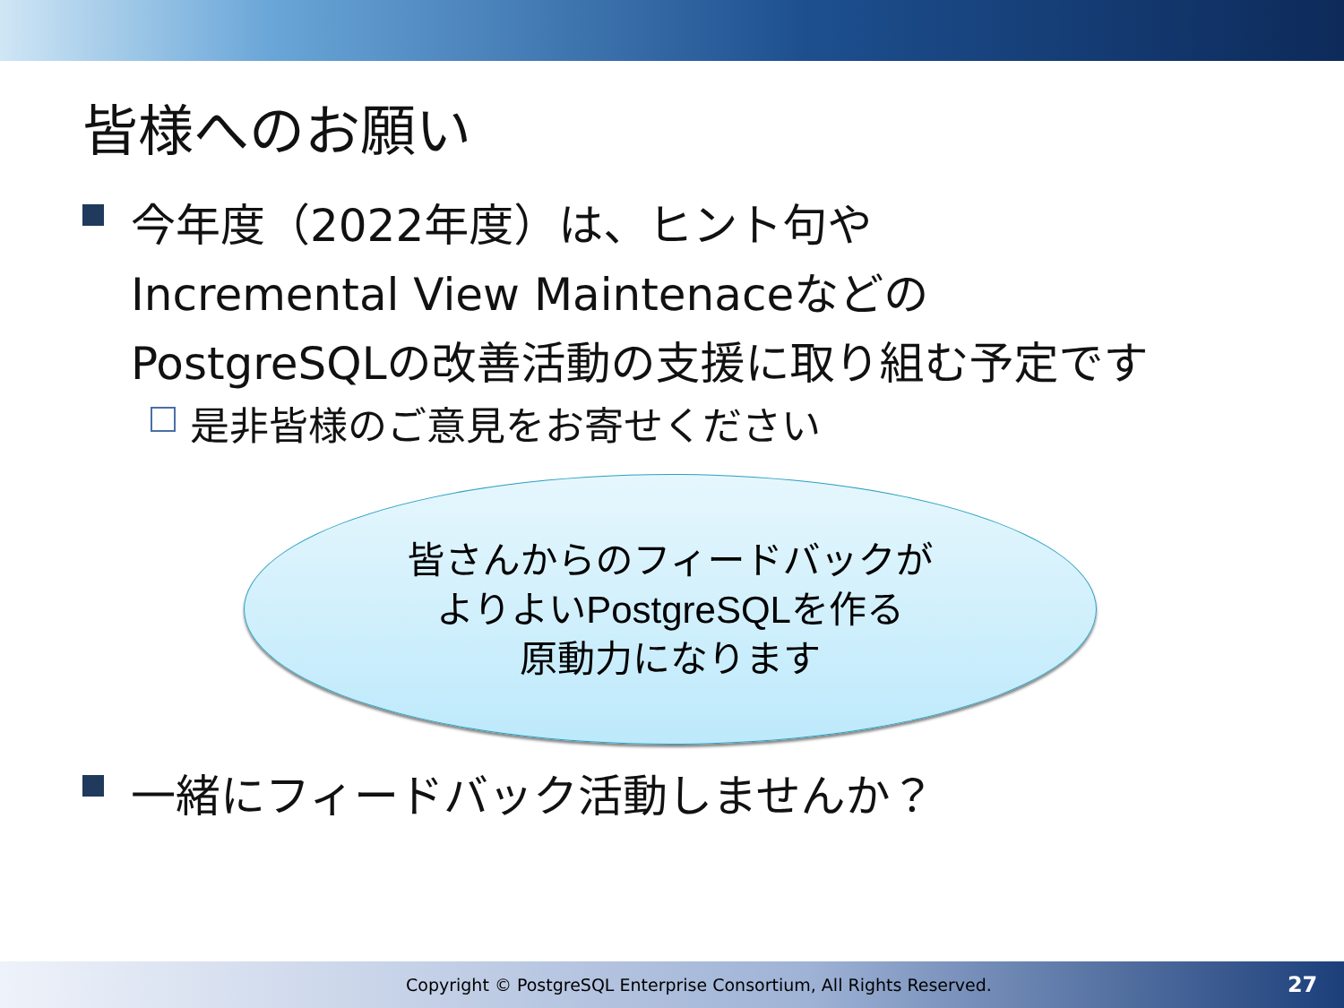皆様へのお願い
今年度（2022年度）は、ヒント句や
Incremental View Maintenaceなどの
PostgreSQLの改善活動の支援に取り組む予定です
是非皆様のご意見をお寄せください
皆さんからのフィードバックが
よりよいPostgreSQLを作る
原動力になります
一緒にフィードバック活動しませんか？
Copyright © PostgreSQL Enterprise Consortium, All Rights Reserved. 27